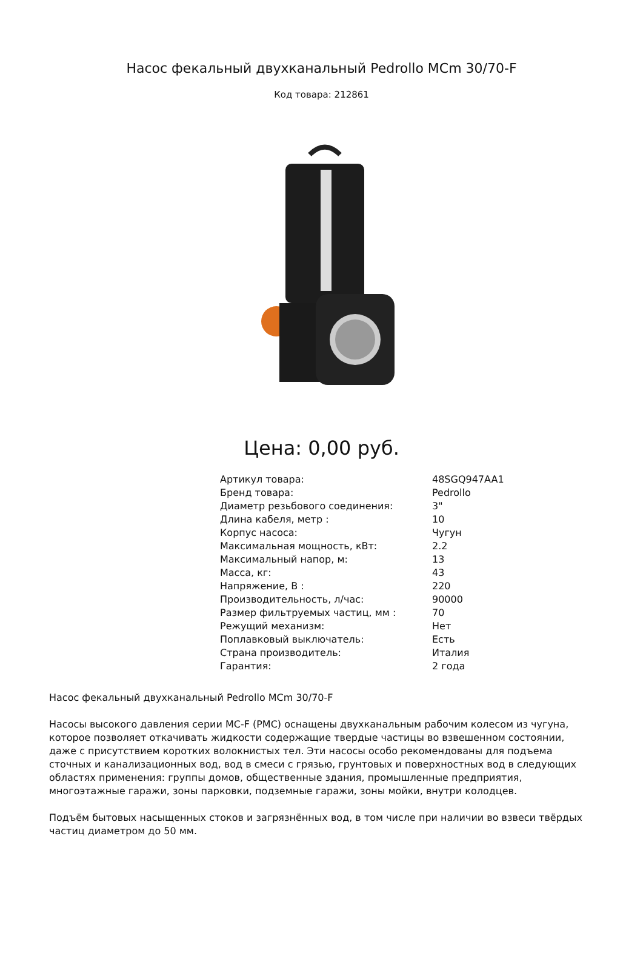Насос фекальный двухканальный Pedrollo MCm 30/70-F
Код товара: 212861
Цена: 0,00 руб.
| Артикул товара: | 48SGQ947AA1 |
| Бренд товара: | Pedrollo |
| Диаметр резьбового соединения: | 3" |
| Длина кабеля, метр : | 10 |
| Корпус насоса: | Чугун |
| Максимальная мощность, кВт: | 2.2 |
| Максимальный напор, м: | 13 |
| Масса, кг: | 43 |
| Напряжение, В : | 220 |
| Производительность, л/час: | 90000 |
| Размер фильтруемых частиц, мм : | 70 |
| Режущий механизм: | Нет |
| Поплавковый выключатель: | Есть |
| Страна производитель: | Италия |
| Гарантия: | 2 года |
Насос фекальный двухканальный Pedrollo MCm 30/70-F
Насосы высокого давления серии MC-F (PMC) оснащены двухканальным рабочим колесом из чугуна, которое позволяет откачивать жидкости содержащие твердые частицы во взвешенном состоянии, даже с присутствием коротких волокнистых тел. Эти насосы особо рекомендованы для подъема сточных и канализационных вод, вод в смеси с грязью, грунтовых и поверхностных вод в следующих областях применения: группы домов, общественные здания, промышленные предприятия, многоэтажные гаражи, зоны парковки, подземные гаражи, зоны мойки, внутри колодцев.
Подъём бытовых насыщенных стоков и загрязнённых вод, в том числе при наличии во взвеси твёрдых частиц диаметром до 50 мм.